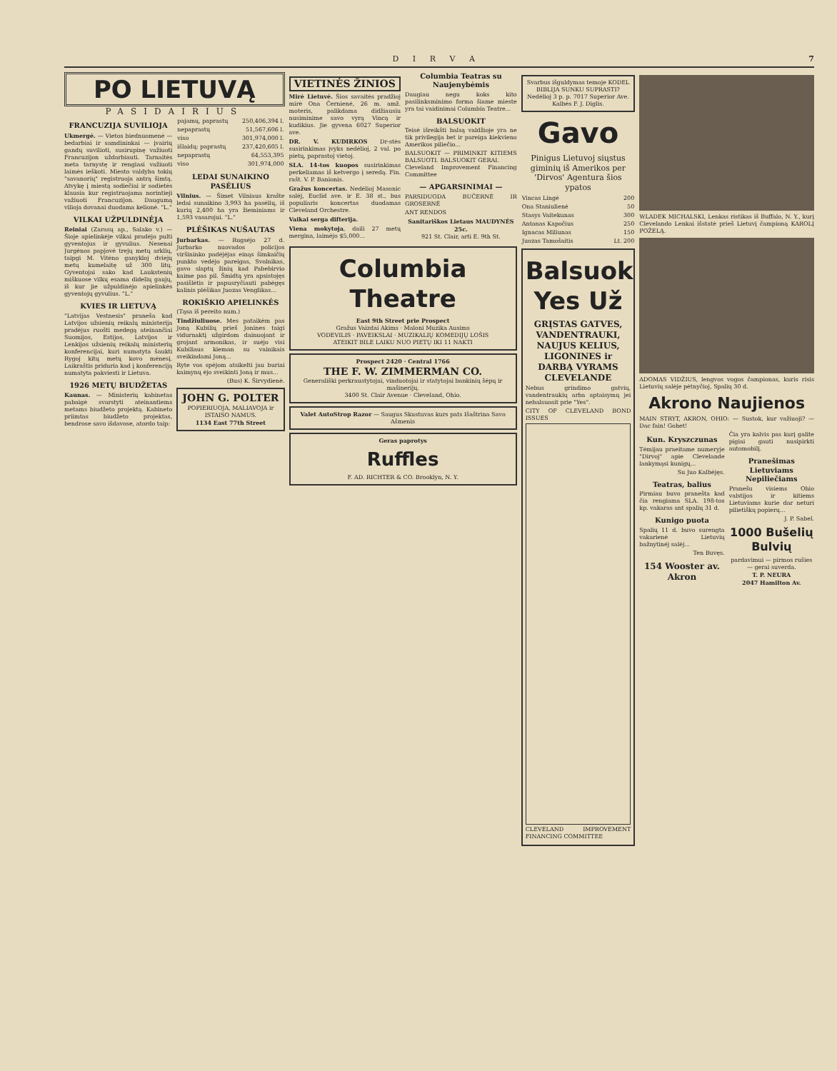D I R V A 7
PO LIETUVĄ
PASIDAIRIUS
FRANCUZIJA SUVILIOJA
Ukmergė. — Vietos biednuomenė — bedarbiai ir samdininkai — įvairių gandų suvilioti, susirupinę važiuoti Francuzijon uždarbiauti. Tarnaitės meta tarnystę ir rengiasi važiuoti laimės ieškoti. Miesto valdyba tokių "savanorių" registruoja antrą šimtą. Atvykę į miestą sodiečiai ir sodietės klausia kur registruojama norintieji važiuoti Francuzijon. Daugumą vilioja dovanai duodama kelionė. "L."
VILKAI UŽPULDINĖJA
Reiniai (Zarasų ap., Salako v.) — Šioje apielinkėje vilkai pradėjo pulti gyventojus ir gyvulius. Nesenai Jurgėnos papjovė trejų metų arklių, taipgi M. Vitėno ganykloj dviejų metų kumelaitę už 300 litų. Gyventojai sako kad Laukstenių miškuose vilkų esama didelių gaujų, iš kur jie užpuldinėjo apielinkės gyventojų gyvulius. "L."
KVIES IR LIETUVĄ
"Latvijas Vestnesis" praneša kad Latvijos užsienių reikalų ministerija pradėjus ruošti medegą ateinančiai Suomijos, Estijos, Latvijos ir Lenkijos užsienių reikalų ministerių konferencijai, kuri numatyta šaukti Rygoj kitų metų kovo mėnesį. Laikraštis priduria kad į konferenciją numatyta pakviesti ir Lietuva.
1926 METŲ BIUDŽETAS
Kaunas. — Ministerių kabinetas pabaigė svarstyti ateinantiems metams biudžeto projektą. Kabineto priimtas biudžeto projektas, bendrose savo išdavose, atordo taip:
| pajamų, paprastų | 250,406,394 l. |
| nepaprastų | 51,567,606 l. |
| viso | 301,974,000 l. |
| išlaidų: paprastų | 237,420,605 l. |
| nepaprastų | 64,553,395 |
| viso | 301,974,000 |
LEDAI SUNAIKINO PASĖLIUS
Vilnius. — Šimet Vilniaus krašte ledai sunaikino 3,993 ha pasėlių, iš kurių 2,400 ha yra žieminiams ir 1,593 vasarojui. "L."
PLĖŠIKAS NUŠAUTAS
Jurbarkas. — Rugsėjo 27 d. Jurbarko nuovados policijos viršininko padėjėjas einąs šimkaičių punkto vedėjo pareigas, Svolnikas, gavo slaptų žinių kad Pabebirvio kaime pas pil. Šmidtą yra apsistojęs pasišlėtis ir papusryčiauti pabėgęs kalinis plėšikas Juozas Venglikas...
ROKIŠKIO APIELINKĖS
(Tąsa iš pereito num.)
Tindžiuliuose. Mes pataikėm pas Joną Kubilių prieš Jonines taigi vidurnaktį užgirdom dainuojant ir grojant armonikas, ir suėjo visi Kubiliaus kieman su vainikais sveikindami Joną...
Ryte vos spėjom atsikelti jau buriai kaimynų ėjo sveikinti Joną ir mus...
(Bus) K. Širvydienė.
JOHN G. POLTER
POPIERIUOJA, MALIAVOJA ir ISTAISO NAMUS.
1134 East 77th Street
VIETINĖS ŽINIOS
Mirė Lietuvė. Šios savaitės pradžioj mirė Ona Černienė, 26 m. amž. moteris, palikdama didžiausiu nusiminime savo vyrą Vincą ir kudikius. Jie gyvena 6027 Superior ave.
DR. V. KUDIRKOS Dr-stės susirinkimas įvyks nedėlioj, 2 val. po pietų, paprastoj vietoj.
SLA. 14-tos kuopos susirinkimas perkeliamas iš ketvergo į seredą. Fin. rašt. V. P. Banionis.
Gražus koncertas. Nedėlioj Masonic salėj, Euclid ave. ir E. 38 st., bus populiaris koncertas duodamas Cleveland Orchestre.
Vaikai serga difterija.
Viena mokytoja, daili 27 metų mergina, laimėjo $5,000...
Columbia Teatras su Naujenybėmis
Daugiau negu koks kito pasilinksminimo forma šiame mieste yra tai vaidinimai Columbia Teatre...
BALSUOKIT
Teisė išreikšti balsą valdžioje yra ne tik privilegija bet ir pareiga kiekvieno Amerikos piliečio...
BALSUOKIT — PRIMINKIT KITIEMS BALSUOTI. BALSUOKIT GERAI.
Cleveland Improvement Financing Committee
— APGARSINIMAI —
PARSIDUODA BUČERNĖ IR GROSERNĖ
ANT RENDOS
Sanitariškos Lietaus MAUDYNĖS 25c.
921 St. Clair, arti E. 9th St.
Columbia Theatre
East 9th Street prie Prospect
Gražus Vaizdai Akims · Maloni Muzika Ausims
VODEVILIS · PAVEIKSLAI · MUZIKALIŲ KOMEDIJŲ LOŠIS
ATEIKIT BILE LAIKU NUO PIETŲ IKI 11 NAKTI
Prospect 2420 · Central 1766
THE F. W. ZIMMERMAN CO.
Generališki perkraustytojai, vinduotojai ir statytojai bankinių šėpų ir mašinerijų.
3400 St. Clair Avenue · Cleveland, Ohio.
Valet AutoStrop Razor — Saugus Skustuvas kurs pats Išaštrina Savo Ašmenis
Geras paprotys
Ruffles
F. AD. RICHTER & CO. Brooklyn, N. Y.
Svarbus išguldymas temoje KODEL BIBLIJA SUNKU SUPRASTI?
Nedėlioj 3 p. p. 7017 Superior Ave. Kalbės F. J. Diglis.
Gavo
Pinigus Lietuvoj siųstus giminių iš Amerikos per 'Dirvos' Agentura šios ypatos
| Vincas Lingė | 200 |
| Ona Staniulienė | 50 |
| Stasys Vaitekunas | 300 |
| Antanas Kapočius | 250 |
| Ignacas Miliunas | 150 |
| Juozas Tamošaitis | Lt. 200 |
Balsuok Yes Už
GRĮSTAS GATVES, VANDENTRAUKI, NAUJUS KELIUS, LIGONINES ir DARBĄ VYRAMS CLEVELANDE
Nebus grindimo gatvių, vandentraukių arba aptaisymų jei nebalsuosit prie "Yes".
CITY OF CLEVELAND BOND ISSUES
CLEVELAND IMPROVEMENT FINANCING COMMITTEE
WLADEK MICHALSKI, Lenkas ristikas iš Buffalo, N. Y., kurį Clevelando Lenkai išstatė prieš Lietuvį čampioną KAROLĮ POŽELĄ.
ADOMAS VIDŽIUS, lengvos vogos čampionas, kuris risis Lietuvių salėje pėtnyčioj, Spalių 30 d.
Akrono Naujienos
MAIN STRYT, AKRON, OHIO: — Sustok, kur važiuoji? — Dac fain! Gohet!
Kun. Kryszczunas
Tėmijau praeitame numeryje "Dirvoj" apie Clevelande lankymąsi kunigų...
Su Juo Kalbėjęs.
Teatras, balius
Pirmiau buvo pranešta kad čia rengiama SLA. 198-tos kp. vakaras ant spalių 31 d.
Kunigo puota
Spalių 11 d. buvo surengta vakarienė Lietuvių bažnytinėj salėj...
Ten Buvęs.
154 Wooster av. Akron
Čia yra kalvis pas kurį galite pigiai gauti nusipirkti automobilį.
Pranešimas Lietuviams Nepiliečiams
Pranešu visiems Ohio valstijos ir kitiems Lietuviams kurie dar neturi pilietiškų popierų...
J. P. Sabel.
1000 Bušelių Bulvių
pardavimui — pirmos rušies — gerai suverda.
T. P. NEURA
2047 Hamilton Av.